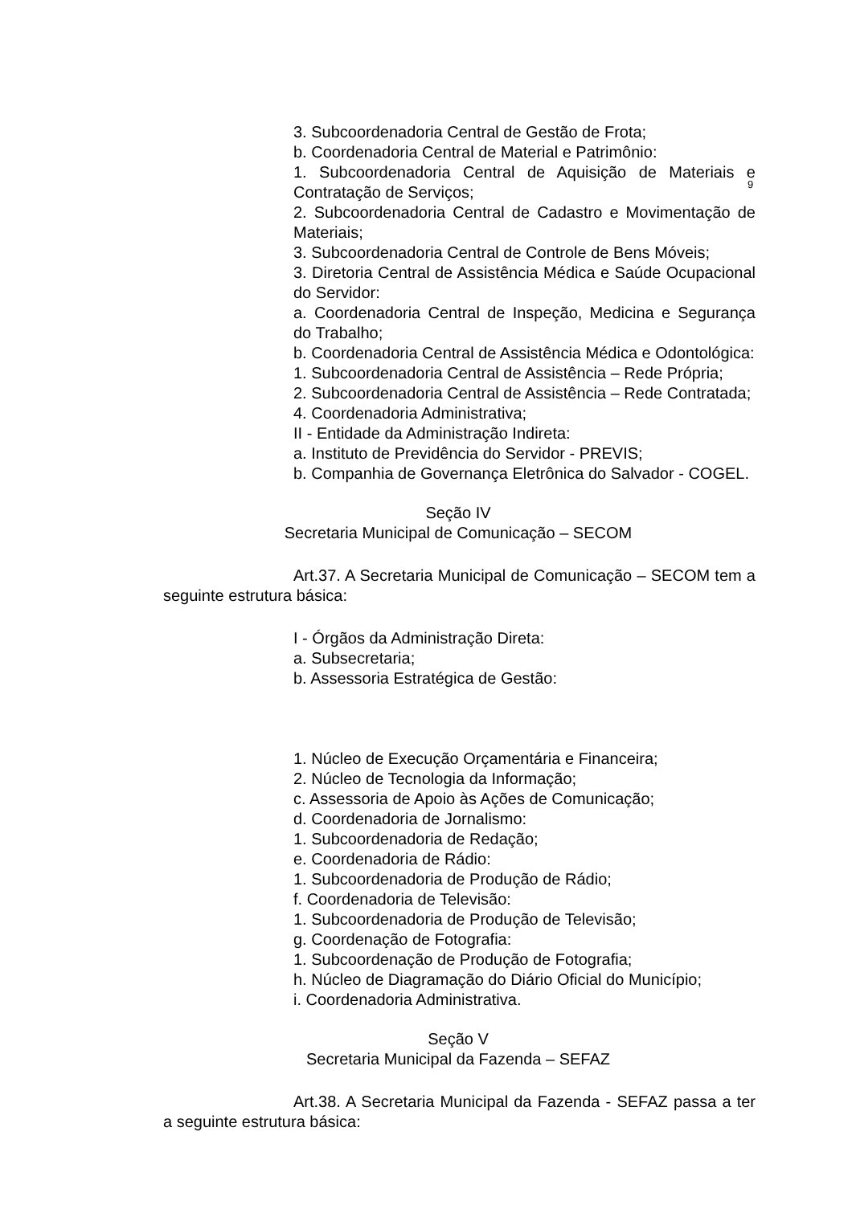9
3. Subcoordenadoria Central de Gestão de Frota;
b. Coordenadoria Central de Material e Patrimônio:
1. Subcoordenadoria Central de Aquisição de Materiais e Contratação de Serviços;
2. Subcoordenadoria Central de Cadastro e Movimentação de Materiais;
3. Subcoordenadoria Central de Controle de Bens Móveis;
3. Diretoria Central de Assistência Médica e Saúde Ocupacional do Servidor:
a. Coordenadoria Central de Inspeção, Medicina e Segurança do Trabalho;
b. Coordenadoria Central de Assistência Médica e Odontológica:
1. Subcoordenadoria Central de Assistência – Rede Própria;
2. Subcoordenadoria Central de Assistência – Rede Contratada;
4. Coordenadoria Administrativa;
II - Entidade da Administração Indireta:
a. Instituto de Previdência do Servidor - PREVIS;
b. Companhia de Governança Eletrônica do Salvador - COGEL.
Seção IV
Secretaria Municipal de Comunicação – SECOM
Art.37. A Secretaria Municipal de Comunicação – SECOM tem a seguinte estrutura básica:
I - Órgãos da Administração Direta:
a. Subsecretaria;
b. Assessoria Estratégica de Gestão:
1. Núcleo de Execução Orçamentária e Financeira;
2. Núcleo de Tecnologia da Informação;
c. Assessoria de Apoio às Ações de Comunicação;
d. Coordenadoria de Jornalismo:
1. Subcoordenadoria de Redação;
e. Coordenadoria de Rádio:
1. Subcoordenadoria de Produção de Rádio;
f. Coordenadoria de Televisão:
1. Subcoordenadoria de Produção de Televisão;
g. Coordenação de Fotografia:
1. Subcoordenação de Produção de Fotografia;
h. Núcleo de Diagramação do Diário Oficial do Município;
i. Coordenadoria Administrativa.
Seção V
Secretaria Municipal da Fazenda – SEFAZ
Art.38. A Secretaria Municipal da Fazenda - SEFAZ passa a ter a seguinte estrutura básica: